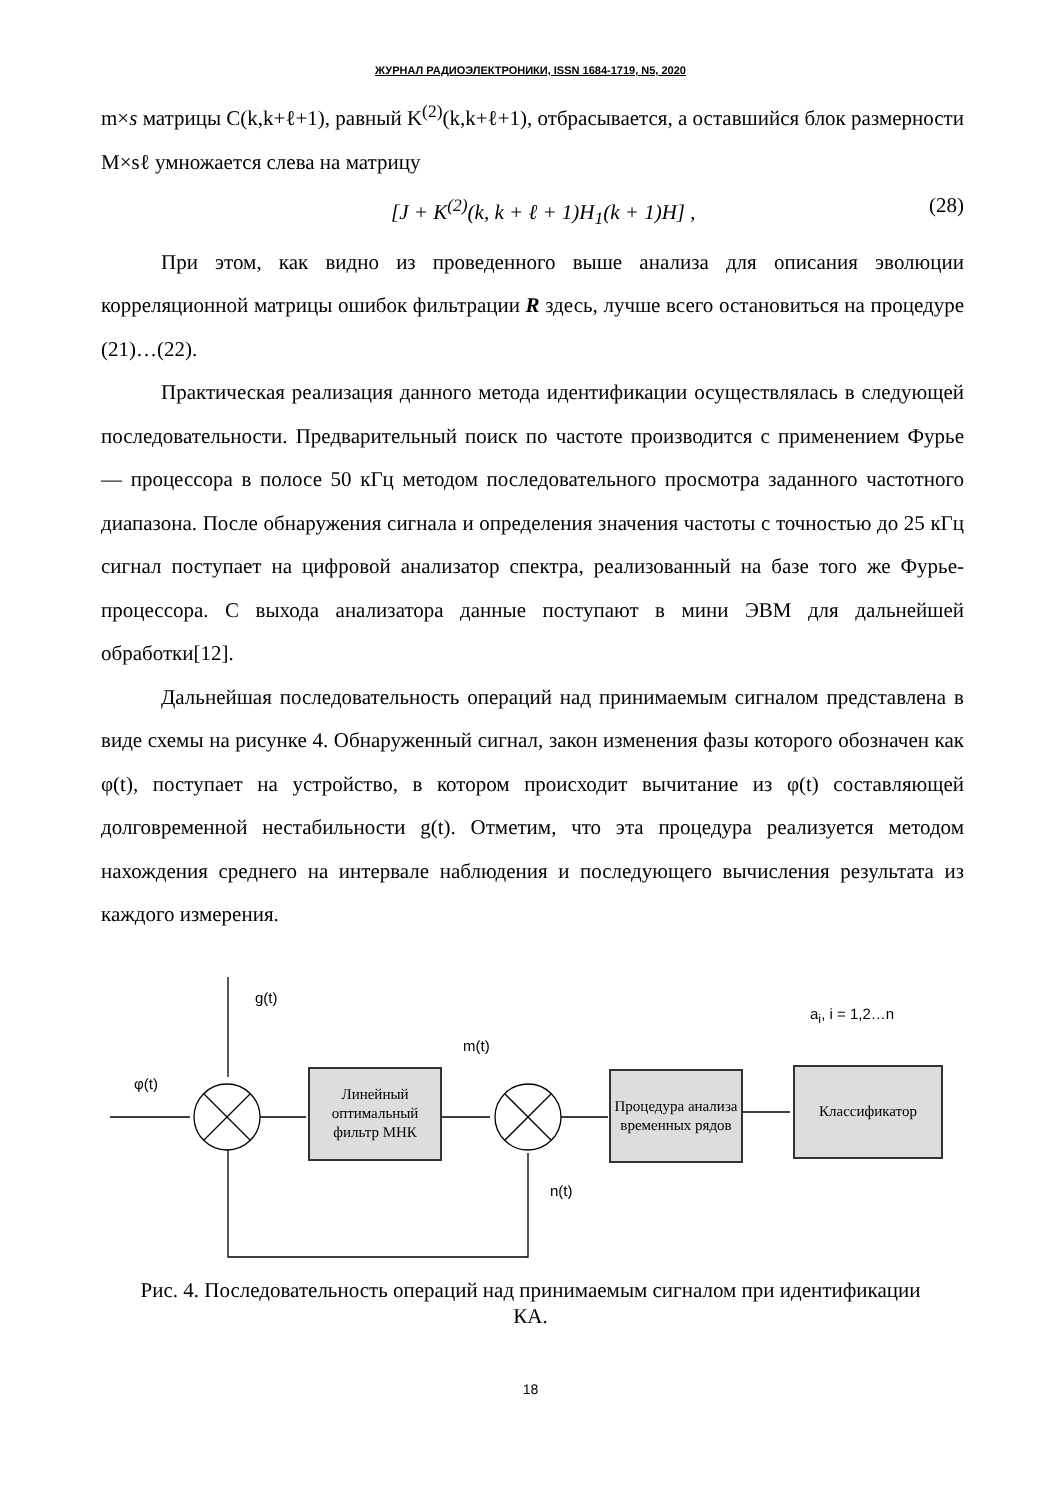ЖУРНАЛ РАДИОЭЛЕКТРОНИКИ, ISSN 1684-1719, N5, 2020
m×s матрицы C(k,k+ℓ+1), равный K<sup>(2)</sup>(k,k+ℓ+1), отбрасывается, а оставшийся блок размерности M×sℓ умножается слева на матрицу
[J + K<sup>(2)</sup>(k, k + ℓ + 1)H<sub>1</sub>(k + 1)H] , (28)
При этом, как видно из проведенного выше анализа для описания эволюции корреляционной матрицы ошибок фильтрации R здесь, лучше всего остановиться на процедуре (21)…(22).
Практическая реализация данного метода идентификации осуществлялась в следующей последовательности. Предварительный поиск по частоте производится с применением Фурье — процессора в полосе 50 кГц методом последовательного просмотра заданного частотного диапазона. После обнаружения сигнала и определения значения частоты с точностью до 25 кГц сигнал поступает на цифровой анализатор спектра, реализованный на базе того же Фурье-процессора. С выхода анализатора данные поступают в мини ЭВМ для дальнейшей обработки[12].
Дальнейшая последовательность операций над принимаемым сигналом представлена в виде схемы на рисунке 4. Обнаруженный сигнал, закон изменения фазы которого обозначен как φ(t), поступает на устройство, в котором происходит вычитание из φ(t) составляющей долговременной нестабильности g(t). Отметим, что эта процедура реализуется методом нахождения среднего на интервале наблюдения и последующего вычисления результата из каждого измерения.
g(t)
a<sub>i</sub>, i = 1,2…n
m(t)
φ(t)
n(t)
Линейный оптимальный фильтр МНК
Процедура анализа временных рядов
Классификатор
Рис. 4. Последовательность операций над принимаемым сигналом при идентификации КА.
18